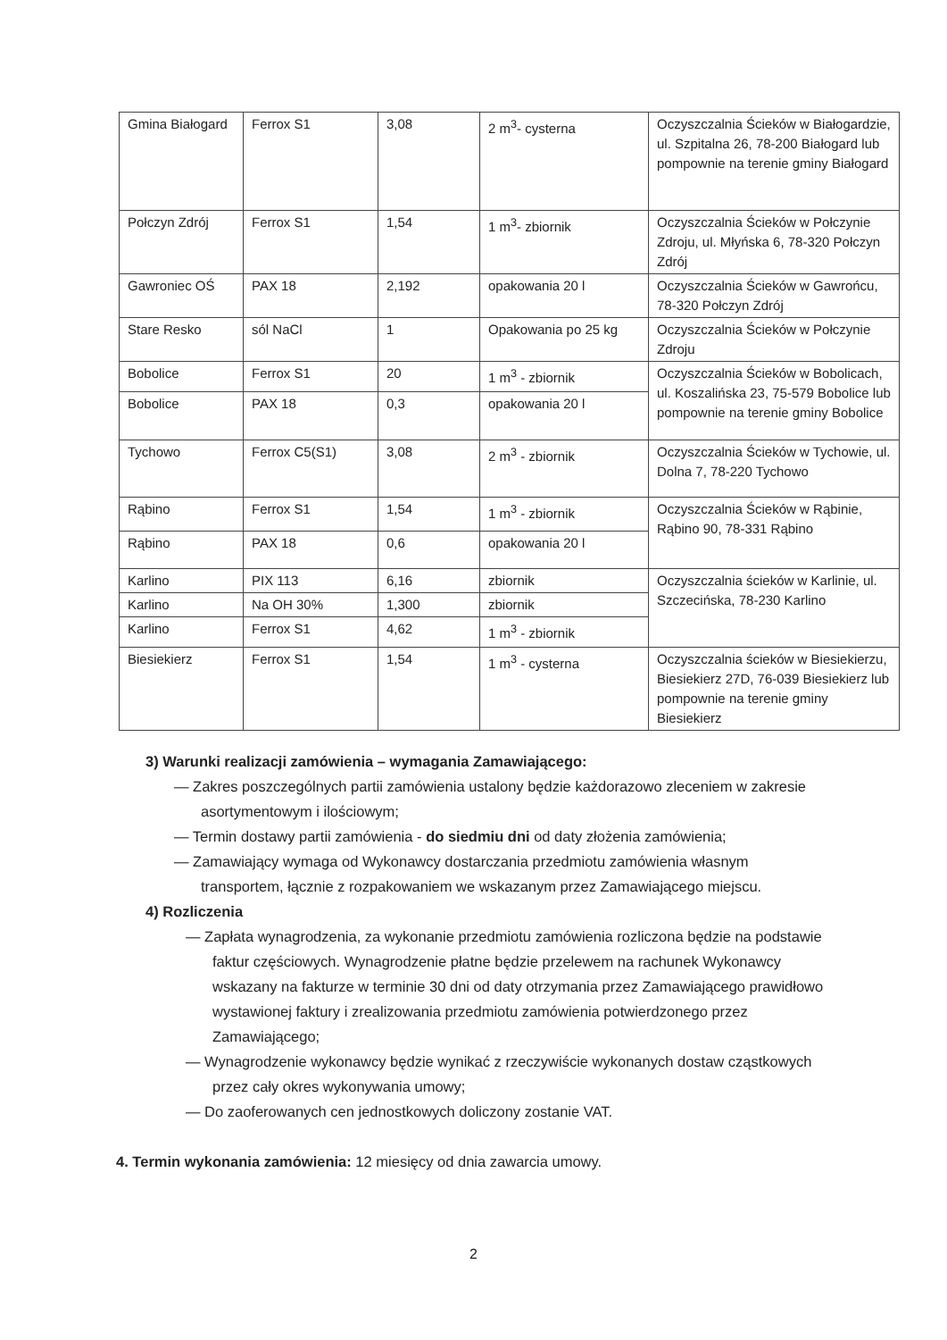| Gmina Białogard | Ferrox S1 | 3,08 | 2 m<sup>3</sup>- cysterna | Oczyszczalnia Ścieków w Białogardzie, ul. Szpitalna 26, 78-200 Białogard lub pompownie na terenie gminy Białogard |
| Połczyn Zdrój | Ferrox S1 | 1,54 | 1 m<sup>3</sup>- zbiornik | Oczyszczalnia Ścieków w Połczynie Zdroju, ul. Młyńska 6, 78-320 Połczyn Zdrój |
| Gawroniec OŚ | PAX 18 | 2,192 | opakowania 20 l | Oczyszczalnia Ścieków w Gawrońcu, 78-320 Połczyn Zdrój |
| Stare Resko | sól NaCl | 1 | Opakowania po 25 kg | Oczyszczalnia Ścieków w Połczynie Zdroju |
| Bobolice | Ferrox S1 | 20 | 1 m<sup>3</sup> - zbiornik | Oczyszczalnia Ścieków w Bobolicach, ul. Koszalińska 23, 75-579 Bobolice lub pompownie na terenie gminy Bobolice |
| Bobolice | PAX 18 | 0,3 | opakowania 20 l | |
| Tychowo | Ferrox C5(S1) | 3,08 | 2 m<sup>3</sup> - zbiornik | Oczyszczalnia Ścieków w Tychowie, ul. Dolna 7, 78-220 Tychowo |
| Rąbino | Ferrox S1 | 1,54 | 1 m<sup>3</sup> - zbiornik | Oczyszczalnia Ścieków w Rąbinie, Rąbino 90, 78-331 Rąbino |
| Rąbino | PAX 18 | 0,6 | opakowania 20 l | |
| Karlino | PIX 113 | 6,16 | zbiornik | Oczyszczalnia ścieków w Karlinie, ul. Szczecińska, 78-230 Karlino |
| Karlino | Na OH 30% | 1,300 | zbiornik | |
| Karlino | Ferrox S1 | 4,62 | 1 m<sup>3</sup> - zbiornik | |
| Biesiekierz | Ferrox S1 | 1,54 | 1 m<sup>3</sup> - cysterna | Oczyszczalnia ścieków w Biesiekierzu, Biesiekierz 27D, 76-039 Biesiekierz lub pompownie na terenie gminy Biesiekierz |
3) Warunki realizacji zamówienia – wymagania Zamawiającego:
— Zakres poszczególnych partii zamówienia ustalony będzie każdorazowo zleceniem w zakresie asortymentowym i ilościowym;
— Termin dostawy partii zamówienia - do siedmiu dni od daty złożenia zamówienia;
— Zamawiający wymaga od Wykonawcy dostarczania przedmiotu zamówienia własnym transportem, łącznie z rozpakowaniem we wskazanym przez Zamawiającego miejscu.
4) Rozliczenia
— Zapłata wynagrodzenia, za wykonanie przedmiotu zamówienia rozliczona będzie na podstawie faktur częściowych. Wynagrodzenie płatne będzie przelewem na rachunek Wykonawcy wskazany na fakturze w terminie 30 dni od daty otrzymania przez Zamawiającego prawidłowo wystawionej faktury i zrealizowania przedmiotu zamówienia potwierdzonego przez Zamawiającego;
— Wynagrodzenie wykonawcy będzie wynikać z rzeczywiście wykonanych dostaw cząstkowych przez cały okres wykonywania umowy;
— Do zaoferowanych cen jednostkowych doliczony zostanie VAT.
4. Termin wykonania zamówienia: 12 miesięcy od dnia zawarcia umowy.
2